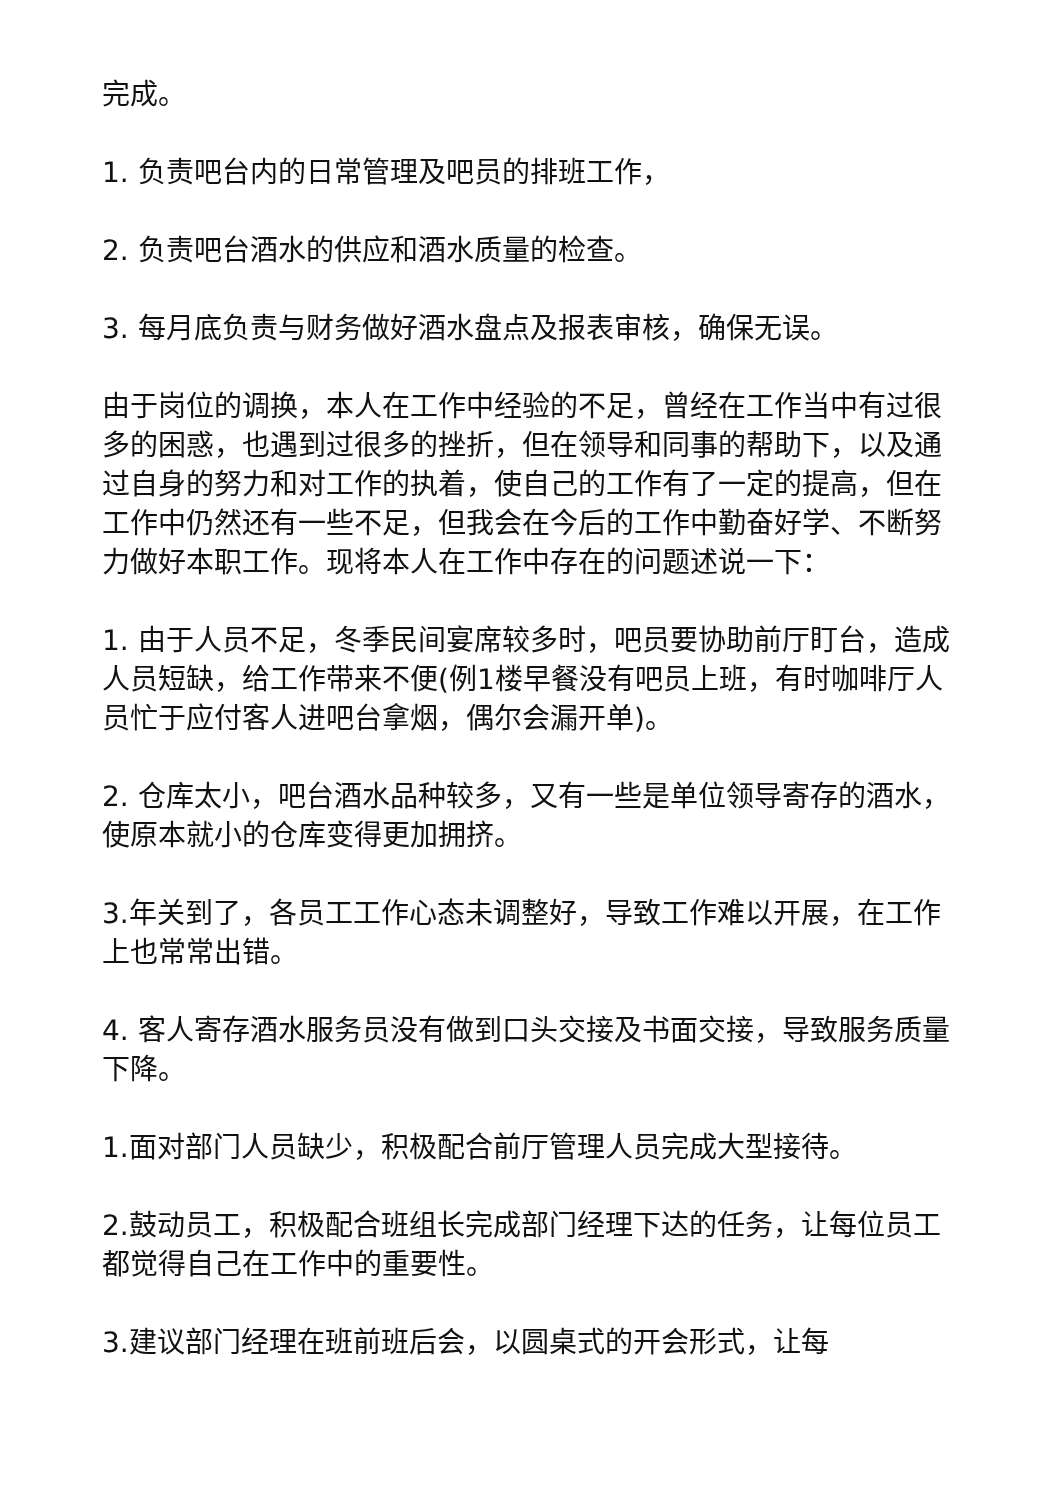完成。
1. 负责吧台内的日常管理及吧员的排班工作，
2. 负责吧台酒水的供应和酒水质量的检查。
3. 每月底负责与财务做好酒水盘点及报表审核，确保无误。
由于岗位的调换，本人在工作中经验的不足，曾经在工作当中有过很多的困惑，也遇到过很多的挫折，但在领导和同事的帮助下，以及通过自身的努力和对工作的执着，使自己的工作有了一定的提高，但在工作中仍然还有一些不足，但我会在今后的工作中勤奋好学、不断努力做好本职工作。现将本人在工作中存在的问题述说一下：
1. 由于人员不足，冬季民间宴席较多时，吧员要协助前厅盯台，造成人员短缺，给工作带来不便(例1楼早餐没有吧员上班，有时咖啡厅人员忙于应付客人进吧台拿烟，偶尔会漏开单)。
2. 仓库太小，吧台酒水品种较多，又有一些是单位领导寄存的酒水，使原本就小的仓库变得更加拥挤。
3.年关到了，各员工工作心态未调整好，导致工作难以开展，在工作上也常常出错。
4. 客人寄存酒水服务员没有做到口头交接及书面交接，导致服务质量下降。
1.面对部门人员缺少，积极配合前厅管理人员完成大型接待。
2.鼓动员工，积极配合班组长完成部门经理下达的任务，让每位员工都觉得自己在工作中的重要性。
3.建议部门经理在班前班后会，以圆桌式的开会形式，让每